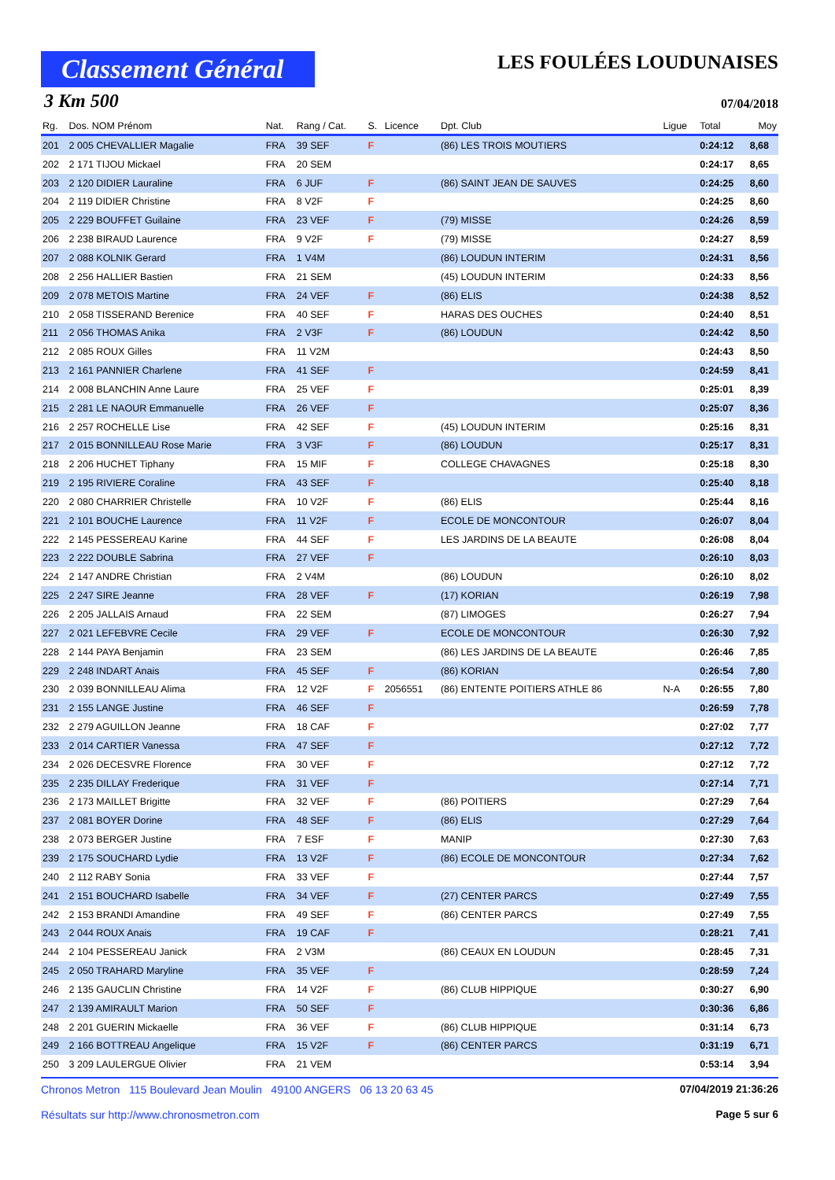Classement Général
LES FOULÉES LOUDUNAISES
3 Km 500 07/04/2018
| Rg. | Dos. NOM Prénom | Nat. | Rang / Cat. | S. | Licence | Dpt. Club | Ligue | Total | Moy |
| --- | --- | --- | --- | --- | --- | --- | --- | --- | --- |
| 201 | 2 005 CHEVALLIER Magalie | FRA | 39 SEF | F | | (86) LES TROIS MOUTIERS | | 0:24:12 | 8,68 |
| 202 | 2 171 TIJOU Mickael | FRA | 20 SEM | | | | | 0:24:17 | 8,65 |
| 203 | 2 120 DIDIER Lauraline | FRA | 6 JUF | F | | (86) SAINT JEAN DE SAUVES | | 0:24:25 | 8,60 |
| 204 | 2 119 DIDIER Christine | FRA | 8 V2F | F | | | | 0:24:25 | 8,60 |
| 205 | 2 229 BOUFFET Guilaine | FRA | 23 VEF | F | | (79) MISSE | | 0:24:26 | 8,59 |
| 206 | 2 238 BIRAUD Laurence | FRA | 9 V2F | F | | (79) MISSE | | 0:24:27 | 8,59 |
| 207 | 2 088 KOLNIK Gerard | FRA | 1 V4M | | | (86) LOUDUN INTERIM | | 0:24:31 | 8,56 |
| 208 | 2 256 HALLIER Bastien | FRA | 21 SEM | | | (45) LOUDUN INTERIM | | 0:24:33 | 8,56 |
| 209 | 2 078 METOIS Martine | FRA | 24 VEF | F | | (86) ELIS | | 0:24:38 | 8,52 |
| 210 | 2 058 TISSERAND Berenice | FRA | 40 SEF | F | | HARAS DES OUCHES | | 0:24:40 | 8,51 |
| 211 | 2 056 THOMAS Anika | FRA | 2 V3F | F | | (86) LOUDUN | | 0:24:42 | 8,50 |
| 212 | 2 085 ROUX Gilles | FRA | 11 V2M | | | | | 0:24:43 | 8,50 |
| 213 | 2 161 PANNIER Charlene | FRA | 41 SEF | F | | | | 0:24:59 | 8,41 |
| 214 | 2 008 BLANCHIN Anne Laure | FRA | 25 VEF | F | | | | 0:25:01 | 8,39 |
| 215 | 2 281 LE NAOUR Emmanuelle | FRA | 26 VEF | F | | | | 0:25:07 | 8,36 |
| 216 | 2 257 ROCHELLE Lise | FRA | 42 SEF | F | | (45) LOUDUN INTERIM | | 0:25:16 | 8,31 |
| 217 | 2 015 BONNILLEAU Rose Marie | FRA | 3 V3F | F | | (86) LOUDUN | | 0:25:17 | 8,31 |
| 218 | 2 206 HUCHET Tiphany | FRA | 15 MIF | F | | COLLEGE CHAVAGNES | | 0:25:18 | 8,30 |
| 219 | 2 195 RIVIERE Coraline | FRA | 43 SEF | F | | | | 0:25:40 | 8,18 |
| 220 | 2 080 CHARRIER Christelle | FRA | 10 V2F | F | | (86) ELIS | | 0:25:44 | 8,16 |
| 221 | 2 101 BOUCHE Laurence | FRA | 11 V2F | F | | ECOLE DE MONCONTOUR | | 0:26:07 | 8,04 |
| 222 | 2 145 PESSEREAU Karine | FRA | 44 SEF | F | | LES JARDINS DE LA BEAUTE | | 0:26:08 | 8,04 |
| 223 | 2 222 DOUBLE Sabrina | FRA | 27 VEF | F | | | | 0:26:10 | 8,03 |
| 224 | 2 147 ANDRE Christian | FRA | 2 V4M | | | (86) LOUDUN | | 0:26:10 | 8,02 |
| 225 | 2 247 SIRE Jeanne | FRA | 28 VEF | F | | (17) KORIAN | | 0:26:19 | 7,98 |
| 226 | 2 205 JALLAIS Arnaud | FRA | 22 SEM | | | (87) LIMOGES | | 0:26:27 | 7,94 |
| 227 | 2 021 LEFEBVRE Cecile | FRA | 29 VEF | F | | ECOLE DE MONCONTOUR | | 0:26:30 | 7,92 |
| 228 | 2 144 PAYA Benjamin | FRA | 23 SEM | | | (86) LES JARDINS DE LA BEAUTE | | 0:26:46 | 7,85 |
| 229 | 2 248 INDART Anais | FRA | 45 SEF | F | | (86) KORIAN | | 0:26:54 | 7,80 |
| 230 | 2 039 BONNILLEAU Alima | FRA | 12 V2F | F | 2056551 | (86) ENTENTE POITIERS ATHLE 86 | N-A | 0:26:55 | 7,80 |
| 231 | 2 155 LANGE Justine | FRA | 46 SEF | F | | | | 0:26:59 | 7,78 |
| 232 | 2 279 AGUILLON Jeanne | FRA | 18 CAF | F | | | | 0:27:02 | 7,77 |
| 233 | 2 014 CARTIER Vanessa | FRA | 47 SEF | F | | | | 0:27:12 | 7,72 |
| 234 | 2 026 DECESVRE Florence | FRA | 30 VEF | F | | | | 0:27:12 | 7,72 |
| 235 | 2 235 DILLAY Frederique | FRA | 31 VEF | F | | | | 0:27:14 | 7,71 |
| 236 | 2 173 MAILLET Brigitte | FRA | 32 VEF | F | | (86) POITIERS | | 0:27:29 | 7,64 |
| 237 | 2 081 BOYER Dorine | FRA | 48 SEF | F | | (86) ELIS | | 0:27:29 | 7,64 |
| 238 | 2 073 BERGER Justine | FRA | 7 ESF | F | | MANIP | | 0:27:30 | 7,63 |
| 239 | 2 175 SOUCHARD Lydie | FRA | 13 V2F | F | | (86) ECOLE DE MONCONTOUR | | 0:27:34 | 7,62 |
| 240 | 2 112 RABY Sonia | FRA | 33 VEF | F | | | | 0:27:44 | 7,57 |
| 241 | 2 151 BOUCHARD Isabelle | FRA | 34 VEF | F | | (27) CENTER PARCS | | 0:27:49 | 7,55 |
| 242 | 2 153 BRANDI Amandine | FRA | 49 SEF | F | | (86) CENTER PARCS | | 0:27:49 | 7,55 |
| 243 | 2 044 ROUX Anais | FRA | 19 CAF | F | | | | 0:28:21 | 7,41 |
| 244 | 2 104 PESSEREAU Janick | FRA | 2 V3M | | | (86) CEAUX EN LOUDUN | | 0:28:45 | 7,31 |
| 245 | 2 050 TRAHARD Maryline | FRA | 35 VEF | F | | | | 0:28:59 | 7,24 |
| 246 | 2 135 GAUCLIN Christine | FRA | 14 V2F | F | | (86) CLUB HIPPIQUE | | 0:30:27 | 6,90 |
| 247 | 2 139 AMIRAULT Marion | FRA | 50 SEF | F | | | | 0:30:36 | 6,86 |
| 248 | 2 201 GUERIN Mickaelle | FRA | 36 VEF | F | | (86) CLUB HIPPIQUE | | 0:31:14 | 6,73 |
| 249 | 2 166 BOTTREAU Angelique | FRA | 15 V2F | F | | (86) CENTER PARCS | | 0:31:19 | 6,71 |
| 250 | 3 209 LAULERGUE Olivier | FRA | 21 VEM | | | | | 0:53:14 | 3,94 |
Chronos Metron 115 Boulevard Jean Moulin 49100 ANGERS 06 13 20 63 45 07/04/2019 21:36:26
Résultats sur http://www.chronosmetron.com Page 5 sur 6